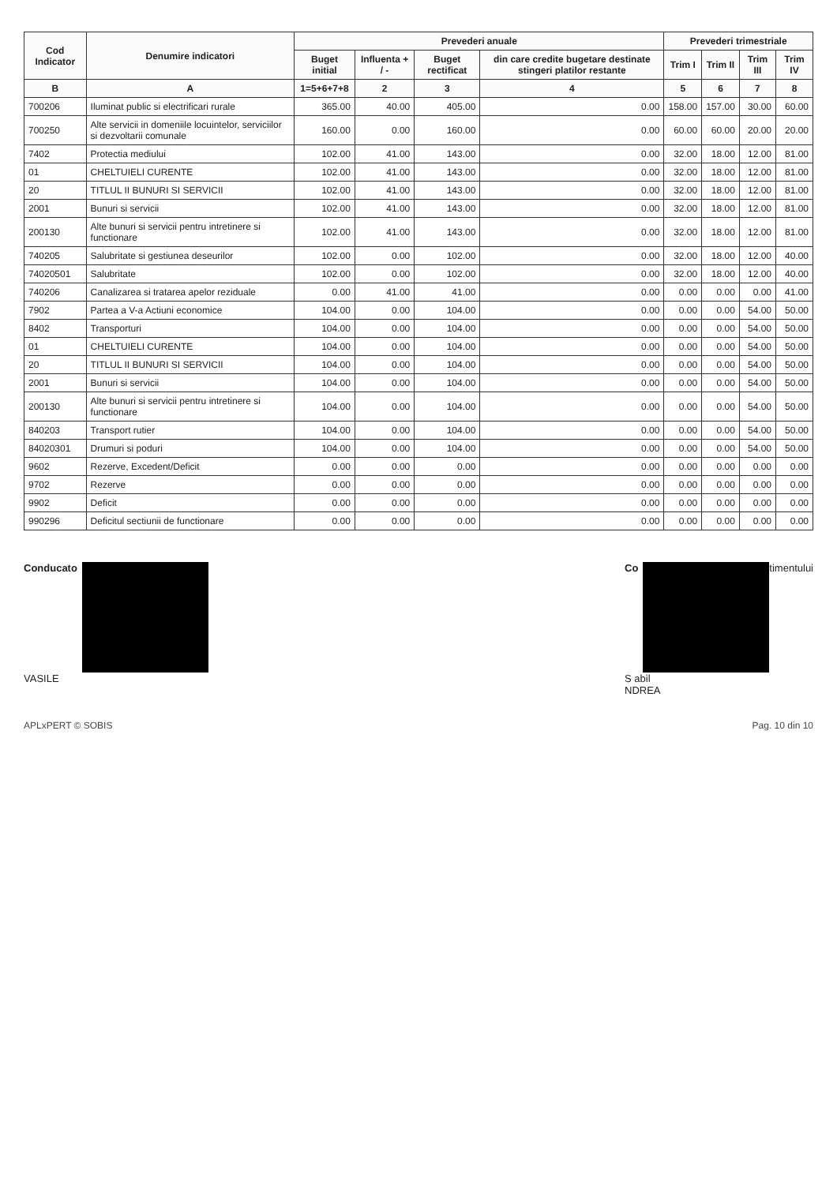| Cod Indicator | Denumire indicatori | Prevederi anuale | | | | Prevederi trimestriale | | | |
| --- | --- | --- | --- | --- | --- | --- | --- | --- | --- |
| | | Buget initial | Influenta + / - | Buget rectificat | din care credite bugetare destinate stingeri platilor restante | Trim I | Trim II | Trim III | Trim IV |
| B | A | 1=5+6+7+8 | 2 | 3 | 4 | 5 | 6 | 7 | 8 |
| 700206 | Iluminat public si electrificari rurale | 365.00 | 40.00 | 405.00 | 0.00 | 158.00 | 157.00 | 30.00 | 60.00 |
| 700250 | Alte servicii in domeniile locuintelor, serviciilor si dezvoltarii comunale | 160.00 | 0.00 | 160.00 | 0.00 | 60.00 | 60.00 | 20.00 | 20.00 |
| 7402 | Protectia mediului | 102.00 | 41.00 | 143.00 | 0.00 | 32.00 | 18.00 | 12.00 | 81.00 |
| 01 | CHELTUIELI CURENTE | 102.00 | 41.00 | 143.00 | 0.00 | 32.00 | 18.00 | 12.00 | 81.00 |
| 20 | TITLUL II BUNURI SI SERVICII | 102.00 | 41.00 | 143.00 | 0.00 | 32.00 | 18.00 | 12.00 | 81.00 |
| 2001 | Bunuri si servicii | 102.00 | 41.00 | 143.00 | 0.00 | 32.00 | 18.00 | 12.00 | 81.00 |
| 200130 | Alte bunuri si servicii pentru intretinere si functionare | 102.00 | 41.00 | 143.00 | 0.00 | 32.00 | 18.00 | 12.00 | 81.00 |
| 740205 | Salubritate si gestiunea deseurilor | 102.00 | 0.00 | 102.00 | 0.00 | 32.00 | 18.00 | 12.00 | 40.00 |
| 74020501 | Salubritate | 102.00 | 0.00 | 102.00 | 0.00 | 32.00 | 18.00 | 12.00 | 40.00 |
| 740206 | Canalizarea si tratarea apelor reziduale | 0.00 | 41.00 | 41.00 | 0.00 | 0.00 | 0.00 | 0.00 | 41.00 |
| 7902 | Partea a V-a Actiuni economice | 104.00 | 0.00 | 104.00 | 0.00 | 0.00 | 0.00 | 54.00 | 50.00 |
| 8402 | Transporturi | 104.00 | 0.00 | 104.00 | 0.00 | 0.00 | 0.00 | 54.00 | 50.00 |
| 01 | CHELTUIELI CURENTE | 104.00 | 0.00 | 104.00 | 0.00 | 0.00 | 0.00 | 54.00 | 50.00 |
| 20 | TITLUL II BUNURI SI SERVICII | 104.00 | 0.00 | 104.00 | 0.00 | 0.00 | 0.00 | 54.00 | 50.00 |
| 2001 | Bunuri si servicii | 104.00 | 0.00 | 104.00 | 0.00 | 0.00 | 0.00 | 54.00 | 50.00 |
| 200130 | Alte bunuri si servicii pentru intretinere si functionare | 104.00 | 0.00 | 104.00 | 0.00 | 0.00 | 0.00 | 54.00 | 50.00 |
| 840203 | Transport rutier | 104.00 | 0.00 | 104.00 | 0.00 | 0.00 | 0.00 | 54.00 | 50.00 |
| 84020301 | Drumuri si poduri | 104.00 | 0.00 | 104.00 | 0.00 | 0.00 | 0.00 | 54.00 | 50.00 |
| 9602 | Rezerve, Excedent/Deficit | 0.00 | 0.00 | 0.00 | 0.00 | 0.00 | 0.00 | 0.00 | 0.00 |
| 9702 | Rezerve | 0.00 | 0.00 | 0.00 | 0.00 | 0.00 | 0.00 | 0.00 | 0.00 |
| 9902 | Deficit | 0.00 | 0.00 | 0.00 | 0.00 | 0.00 | 0.00 | 0.00 | 0.00 |
| 990296 | Deficitul sectiunii de functionare | 0.00 | 0.00 | 0.00 | 0.00 | 0.00 | 0.00 | 0.00 | 0.00 |
Conducato
VASILE
Co timentului
S abil
NDREA
APLxPERT © SOBIS Pag. 10 din 10